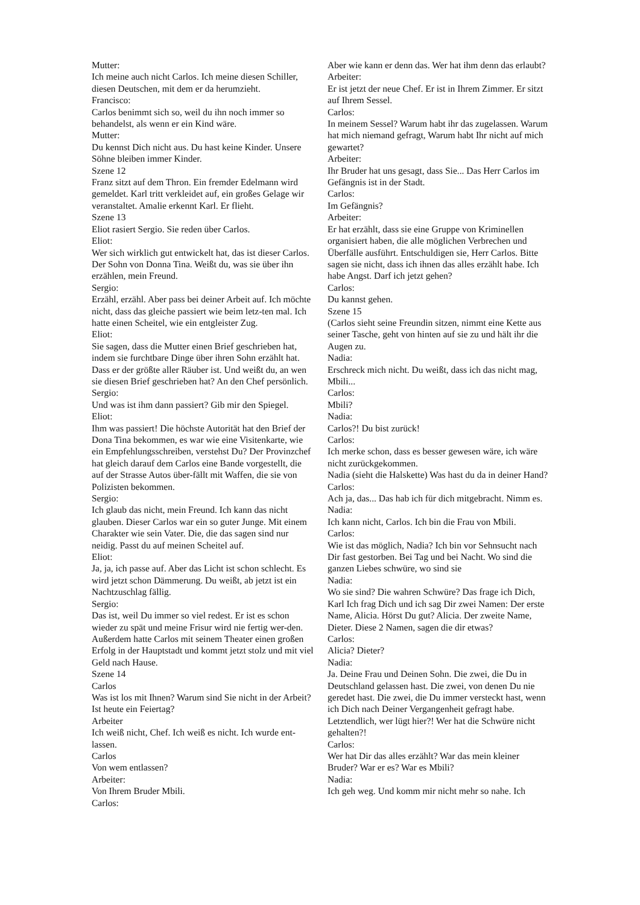Mutter:
Ich meine auch nicht Carlos. Ich meine diesen Schiller, diesen Deutschen, mit dem er da herumzieht.
Francisco:
Carlos benimmt sich so, weil du ihn noch immer so behandelst, als wenn er ein Kind wäre.
Mutter:
Du kennst Dich nicht aus. Du hast keine Kinder. Unsere Söhne bleiben immer Kinder.
Szene 12
Franz sitzt auf dem Thron. Ein fremder Edelmann wird gemeldet. Karl tritt verkleidet auf, ein großes Gelage wir veranstaltet. Amalie erkennt Karl. Er flieht.
Szene 13
Eliot rasiert Sergio. Sie reden über Carlos.
Eliot:
Wer sich wirklich gut entwickelt hat, das ist dieser Carlos. Der Sohn von Donna Tina. Weißt du, was sie über ihn erzählen, mein Freund.
Sergio:
Erzähl, erzähl. Aber pass bei deiner Arbeit auf. Ich möchte nicht, dass das gleiche passiert wie beim letz-ten mal. Ich hatte einen Scheitel, wie ein entgleister Zug.
Eliot:
Sie sagen, dass die Mutter einen Brief geschrieben hat, indem sie furchtbare Dinge über ihren Sohn erzählt hat. Dass er der größte aller Räuber ist. Und weißt du, an wen sie diesen Brief geschrieben hat? An den Chef persönlich.
Sergio:
Und was ist ihm dann passiert? Gib mir den Spiegel.
Eliot:
Ihm was passiert! Die höchste Autorität hat den Brief der Dona Tina bekommen, es war wie eine Visitenkarte, wie ein Empfehlungsschreiben, verstehst Du? Der Provinzchef hat gleich darauf dem Carlos eine Bande vorgestellt, die auf der Strasse Autos über-fällt mit Waffen, die sie von Polizisten bekommen.
Sergio:
Ich glaub das nicht, mein Freund. Ich kann das nicht glauben. Dieser Carlos war ein so guter Junge. Mit einem Charakter wie sein Vater. Die, die das sagen sind nur neidig. Passt du auf meinen Scheitel auf.
Eliot:
Ja, ja, ich passe auf. Aber das Licht ist schon schlecht. Es wird jetzt schon Dämmerung. Du weißt, ab jetzt ist ein Nachtzuschlag fällig.
Sergio:
Das ist, weil Du immer so viel redest. Er ist es schon wieder zu spät und meine Frisur wird nie fertig wer-den. Außerdem hatte Carlos mit seinem Theater einen großen Erfolg in der Hauptstadt und kommt jetzt stolz und mit viel Geld nach Hause.
Szene 14
Carlos
Was ist los mit Ihnen? Warum sind Sie nicht in der Arbeit? Ist heute ein Feiertag?
Arbeiter
Ich weiß nicht, Chef. Ich weiß es nicht. Ich wurde ent-lassen.
Carlos
Von wem entlassen?
Arbeiter:
Von Ihrem Bruder Mbili.
Carlos:
Aber wie kann er denn das. Wer hat ihm denn das erlaubt?
Arbeiter:
Er ist jetzt der neue Chef. Er ist in Ihrem Zimmer. Er sitzt auf Ihrem Sessel.
Carlos:
In meinem Sessel? Warum habt ihr das zugelassen. Warum hat mich niemand gefragt, Warum habt Ihr nicht auf mich gewartet?
Arbeiter:
Ihr Bruder hat uns gesagt, dass Sie... Das Herr Carlos im Gefängnis ist in der Stadt.
Carlos:
Im Gefängnis?
Arbeiter:
Er hat erzählt, dass sie eine Gruppe von Kriminellen organisiert haben, die alle möglichen Verbrechen und Überfälle ausführt. Entschuldigen sie, Herr Carlos. Bitte sagen sie nicht, dass ich ihnen das alles erzählt habe. Ich habe Angst. Darf ich jetzt gehen?
Carlos:
Du kannst gehen.
Szene 15
(Carlos sieht seine Freundin sitzen, nimmt eine Kette aus seiner Tasche, geht von hinten auf sie zu und hält ihr die Augen zu.
Nadia:
Erschreck mich nicht. Du weißt, dass ich das nicht mag, Mbili...
Carlos:
Mbili?
Nadia:
Carlos?! Du bist zurück!
Carlos:
Ich merke schon, dass es besser gewesen wäre, ich wäre nicht zurückgekommen.
Nadia (sieht die Halskette) Was hast du da in deiner Hand?
Carlos:
Ach ja, das... Das hab ich für dich mitgebracht. Nimm es.
Nadia:
Ich kann nicht, Carlos. Ich bin die Frau von Mbili.
Carlos:
Wie ist das möglich, Nadia? Ich bin vor Sehnsucht nach Dir fast gestorben. Bei Tag und bei Nacht. Wo sind die ganzen Liebes schwüre, wo sind sie
Nadia:
Wo sie sind? Die wahren Schwüre? Das frage ich Dich, Karl Ich frag Dich und ich sag Dir zwei Namen: Der erste Name, Alicia. Hörst Du gut? Alicia. Der zweite Name, Dieter. Diese 2 Namen, sagen die dir etwas?
Carlos:
Alicia? Dieter?
Nadia:
Ja. Deine Frau und Deinen Sohn. Die zwei, die Du in Deutschland gelassen hast. Die zwei, von denen Du nie geredet hast. Die zwei, die Du immer versteckt hast, wenn ich Dich nach Deiner Vergangenheit gefragt habe. Letztendlich, wer lügt hier?! Wer hat die Schwüre nicht gehalten?!
Carlos:
Wer hat Dir das alles erzählt? War das mein kleiner Bruder? War er es? War es Mbili?
Nadia:
Ich geh weg. Und komm mir nicht mehr so nahe. Ich